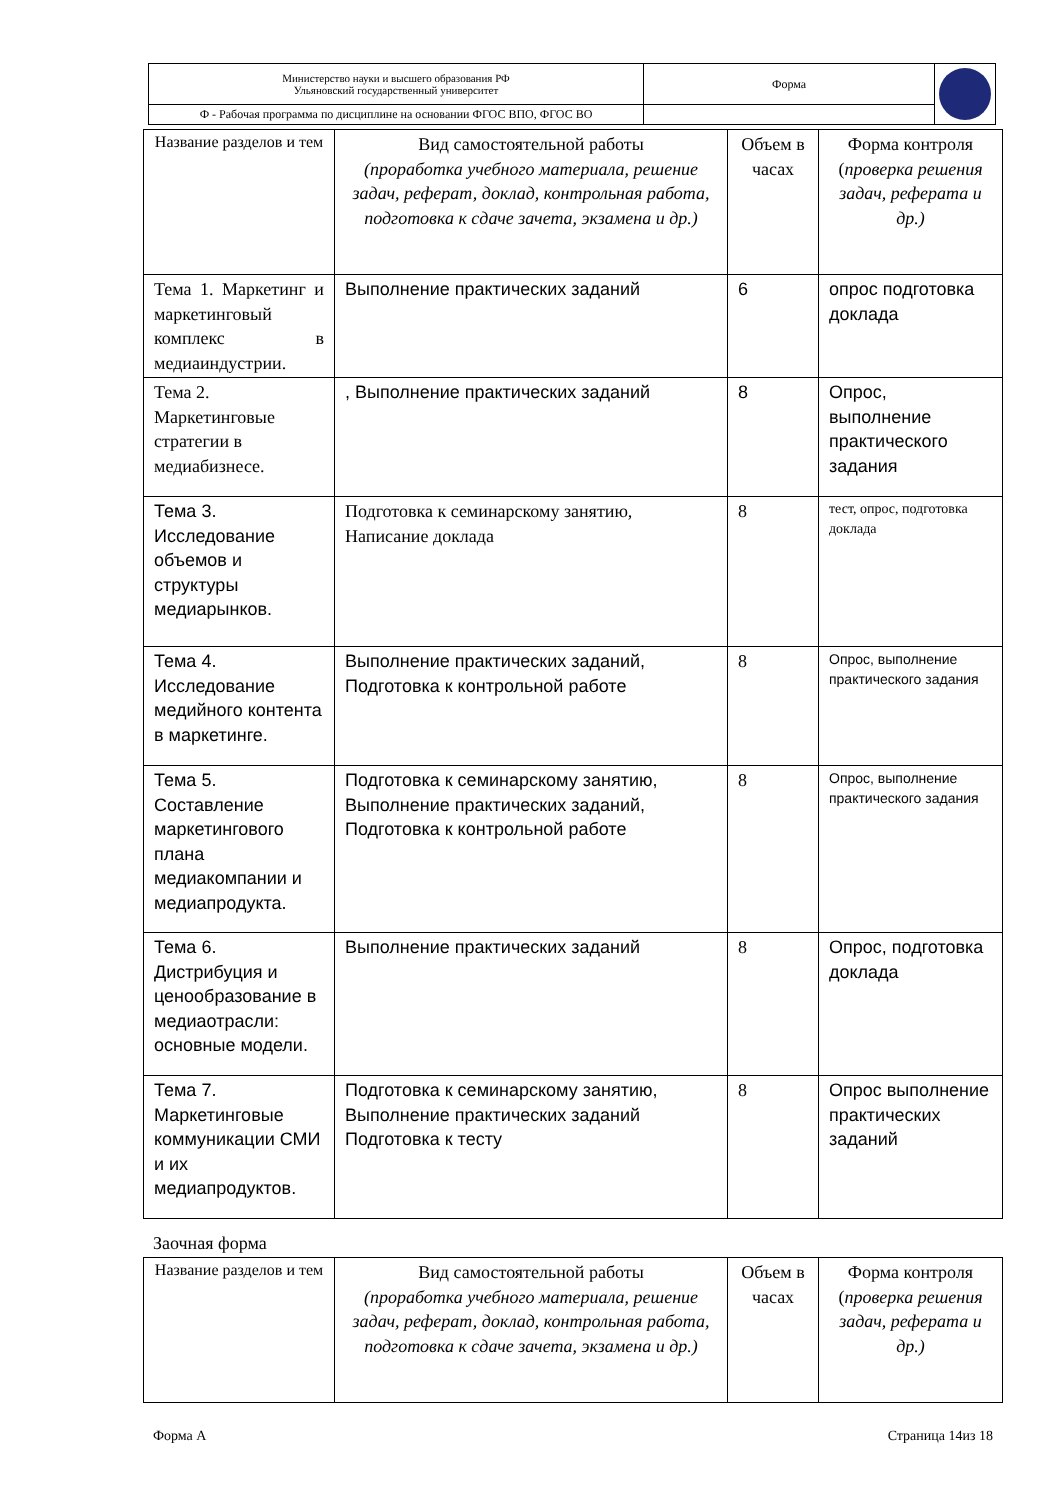| Министерство науки и высшего образования РФ Ульяновский государственный университет | Форма | |
| Ф - Рабочая программа по дисциплине на основании ФГОС ВПО, ФГОС ВО | | |
| Название разделов и тем | Вид самостоятельной работы (проработка учебного материала, решение задач, реферат, доклад, контрольная работа, подготовка к сдаче зачета, экзамена и др.) | Объем в часах | Форма контроля ( проверка решения задач, реферата и др.) |
| --- | --- | --- | --- |
| Тема 1. Маркетинг и маркетинговый комплекс в медиаиндустрии. | Выполнение практических заданий | 6 | опрос подготовка доклада |
| Тема 2. Маркетинговые стратегии в медиабизнесе. | , Выполнение практических заданий | 8 | Опрос, выполнение практического задания |
| Тема 3. Исследование объемов и структуры медиарынков. | Подготовка к семинарскому занятию, Написание доклада | 8 | тест, опрос, подготовка доклада |
| Тема 4. Исследование медийного контента в маркетинге. | Выполнение практических заданий, Подготовка к контрольной работе | 8 | Опрос, выполнение практического задания |
| Тема 5. Составление маркетингового плана медиакомпании и медиапродукта. | Подготовка к семинарскому занятию, Выполнение практических заданий, Подготовка к контрольной работе | 8 | Опрос, выполнение практического задания |
| Тема 6. Дистрибуция и ценообразование в медиаотрасли: основные модели. | Выполнение практических заданий | 8 | Опрос, подготовка доклада |
| Тема 7. Маркетинговые коммуникации СМИ и их медиапродуктов. | Подготовка к семинарскому занятию, Выполнение практических заданий Подготовка к тесту | 8 | Опрос выполнение практических заданий |
Заочная форма
| Название разделов и тем | Вид самостоятельной работы (проработка учебного материала, решение задач, реферат, доклад, контрольная работа, подготовка к сдаче зачета, экзамена и др.) | Объем в часах | Форма контроля ( проверка решения задач, реферата и др.) |
| --- | --- | --- | --- |
Форма А Страница 14из 18